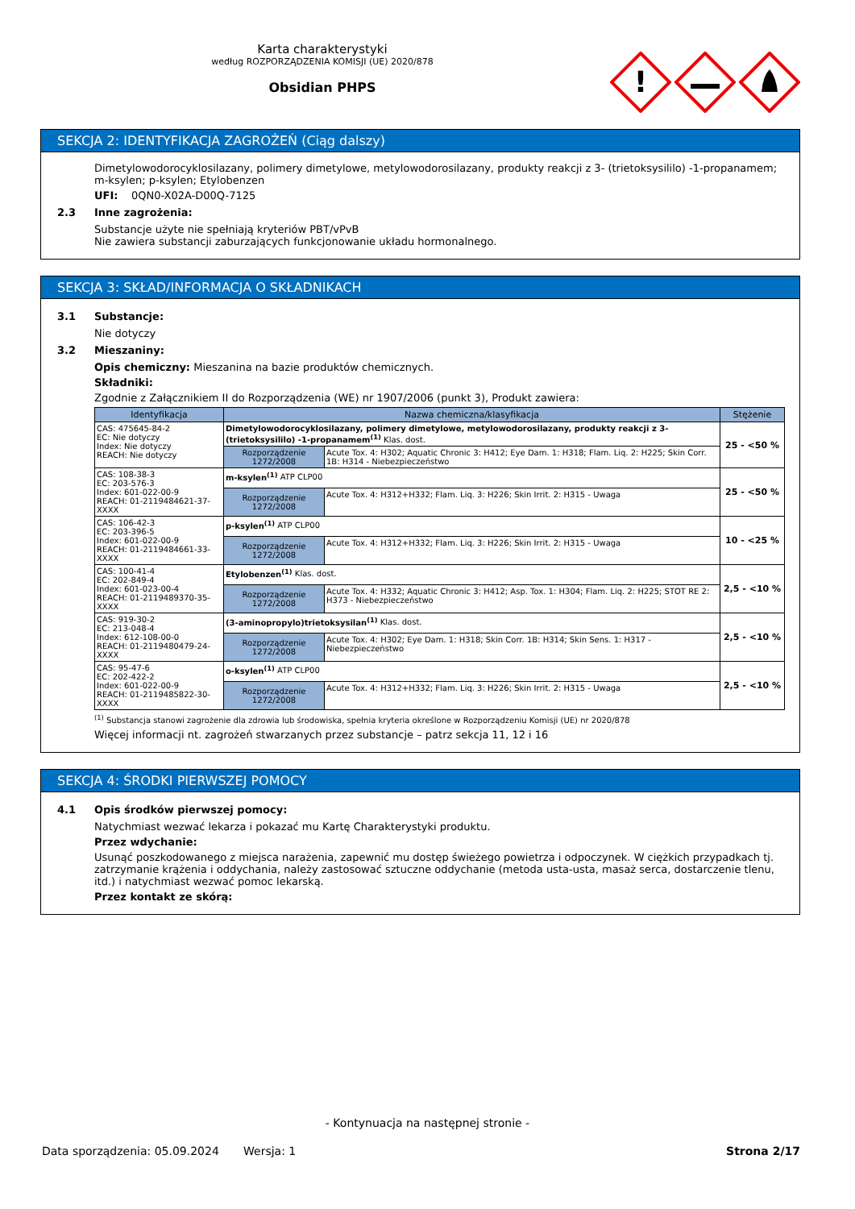Karta charakterystyki
według ROZPORZĄDZENIA KOMISJI (UE) 2020/878
Obsidian PHPS
!
SEKCJA 2: IDENTYFIKACJA ZAGROŻEŃ (Ciąg dalszy)
Dimetylowodorocyklosilazany, polimery dimetylowe, metylowodorosilazany, produkty reakcji z 3- (trietoksysililo) -1-propanamem; m-ksylen; p-ksylen; Etylobenzen
UFI: 0QN0-X02A-D00Q-7125
2.3 Inne zagrożenia:
Substancje użyte nie spełniają kryteriów PBT/vPvB
Nie zawiera substancji zaburzających funkcjonowanie układu hormonalnego.
SEKCJA 3: SKŁAD/INFORMACJA O SKŁADNIKACH
3.1 Substancje:
Nie dotyczy
3.2 Mieszaniny:
Opis chemiczny: Mieszanina na bazie produktów chemicznych.
Składniki:
Zgodnie z Załącznikiem II do Rozporządzenia (WE) nr 1907/2006 (punkt 3), Produkt zawiera:
| Identyfikacja | Nazwa chemiczna/klasyfikacja | | Stężenie |
| --- | --- | --- | --- |
| CAS: 475645-84-2 EC: Nie dotyczy Index: Nie dotyczy REACH: Nie dotyczy | Dimetylowodorocyklosilazany, polimery dimetylowe, metylowodorosilazany, produkty reakcji z 3- (trietoksysililo) -1-propanamem<sup>(1)</sup> Klas. dost. | | 25 - <50 % |
| | Rozporządzenie 1272/2008 | Acute Tox. 4: H302; Aquatic Chronic 3: H412; Eye Dam. 1: H318; Flam. Liq. 2: H225; Skin Corr. 1B: H314 - Niebezpieczeństwo | |
| CAS: 108-38-3 EC: 203-576-3 Index: 601-022-00-9 REACH: 01-2119484621-37-XXXX | m-ksylen<sup>(1)</sup> ATP CLP00 | | 25 - <50 % |
| | Rozporządzenie 1272/2008 | Acute Tox. 4: H312+H332; Flam. Liq. 3: H226; Skin Irrit. 2: H315 - Uwaga | |
| CAS: 106-42-3 EC: 203-396-5 Index: 601-022-00-9 REACH: 01-2119484661-33-XXXX | p-ksylen<sup>(1)</sup> ATP CLP00 | | 10 - <25 % |
| | Rozporządzenie 1272/2008 | Acute Tox. 4: H312+H332; Flam. Liq. 3: H226; Skin Irrit. 2: H315 - Uwaga | |
| CAS: 100-41-4 EC: 202-849-4 Index: 601-023-00-4 REACH: 01-2119489370-35-XXXX | Etylobenzen<sup>(1)</sup> Klas. dost. | | 2,5 - <10 % |
| | Rozporządzenie 1272/2008 | Acute Tox. 4: H332; Aquatic Chronic 3: H412; Asp. Tox. 1: H304; Flam. Liq. 2: H225; STOT RE 2: H373 - Niebezpieczeństwo | |
| CAS: 919-30-2 EC: 213-048-4 Index: 612-108-00-0 REACH: 01-2119480479-24-XXXX | (3-aminopropylo)trietoksysilan<sup>(1)</sup> Klas. dost. | | 2,5 - <10 % |
| | Rozporządzenie 1272/2008 | Acute Tox. 4: H302; Eye Dam. 1: H318; Skin Corr. 1B: H314; Skin Sens. 1: H317 - Niebezpieczeństwo | |
| CAS: 95-47-6 EC: 202-422-2 Index: 601-022-00-9 REACH: 01-2119485822-30-XXXX | o-ksylen<sup>(1)</sup> ATP CLP00 | | 2,5 - <10 % |
| | Rozporządzenie 1272/2008 | Acute Tox. 4: H312+H332; Flam. Liq. 3: H226; Skin Irrit. 2: H315 - Uwaga | |
<sup>(1)</sup> Substancja stanowi zagrożenie dla zdrowia lub środowiska, spełnia kryteria określone w Rozporządzeniu Komisji (UE) nr 2020/878
Więcej informacji nt. zagrożeń stwarzanych przez substancje – patrz sekcja 11, 12 i 16
SEKCJA 4: ŚRODKI PIERWSZEJ POMOCY
4.1 Opis środków pierwszej pomocy:
Natychmiast wezwać lekarza i pokazać mu Kartę Charakterystyki produktu.
Przez wdychanie:
Usunąć poszkodowanego z miejsca narażenia, zapewnić mu dostęp świeżego powietrza i odpoczynek. W ciężkich przypadkach tj. zatrzymanie krążenia i oddychania, należy zastosować sztuczne oddychanie (metoda usta-usta, masaż serca, dostarczenie tlenu, itd.) i natychmiast wezwać pomoc lekarską.
Przez kontakt ze skórą:
- Kontynuacja na następnej stronie -
Data sporządzenia: 05.09.2024 Wersja: 1 Strona 2/17